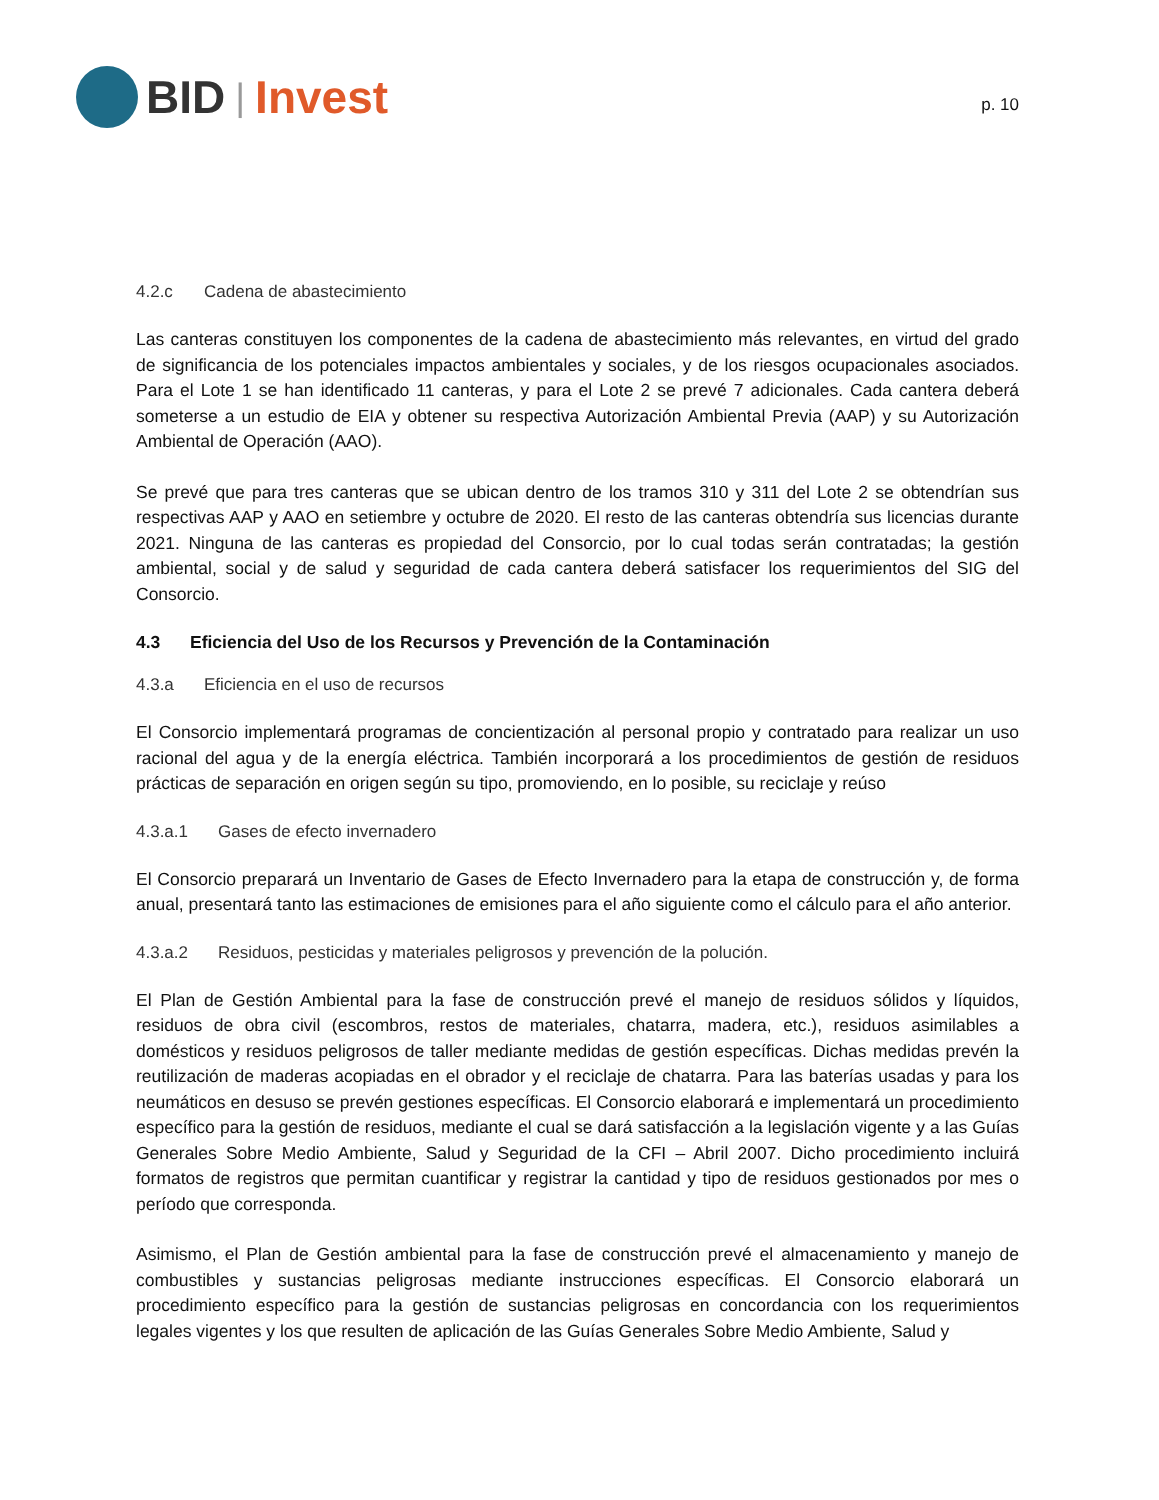BID | Invest
p. 10
4.2.c Cadena de abastecimiento
Las canteras constituyen los componentes de la cadena de abastecimiento más relevantes, en virtud del grado de significancia de los potenciales impactos ambientales y sociales, y de los riesgos ocupacionales asociados. Para el Lote 1 se han identificado 11 canteras, y para el Lote 2 se prevé 7 adicionales. Cada cantera deberá someterse a un estudio de EIA y obtener su respectiva Autorización Ambiental Previa (AAP) y su Autorización Ambiental de Operación (AAO).
Se prevé que para tres canteras que se ubican dentro de los tramos 310 y 311 del Lote 2 se obtendrían sus respectivas AAP y AAO en setiembre y octubre de 2020. El resto de las canteras obtendría sus licencias durante 2021. Ninguna de las canteras es propiedad del Consorcio, por lo cual todas serán contratadas; la gestión ambiental, social y de salud y seguridad de cada cantera deberá satisfacer los requerimientos del SIG del Consorcio.
4.3 Eficiencia del Uso de los Recursos y Prevención de la Contaminación
4.3.a Eficiencia en el uso de recursos
El Consorcio implementará programas de concientización al personal propio y contratado para realizar un uso racional del agua y de la energía eléctrica. También incorporará a los procedimientos de gestión de residuos prácticas de separación en origen según su tipo, promoviendo, en lo posible, su reciclaje y reúso
4.3.a.1 Gases de efecto invernadero
El Consorcio preparará un Inventario de Gases de Efecto Invernadero para la etapa de construcción y, de forma anual, presentará tanto las estimaciones de emisiones para el año siguiente como el cálculo para el año anterior.
4.3.a.2 Residuos, pesticidas y materiales peligrosos y prevención de la polución.
El Plan de Gestión Ambiental para la fase de construcción prevé el manejo de residuos sólidos y líquidos, residuos de obra civil (escombros, restos de materiales, chatarra, madera, etc.), residuos asimilables a domésticos y residuos peligrosos de taller mediante medidas de gestión específicas. Dichas medidas prevén la reutilización de maderas acopiadas en el obrador y el reciclaje de chatarra. Para las baterías usadas y para los neumáticos en desuso se prevén gestiones específicas. El Consorcio elaborará e implementará un procedimiento específico para la gestión de residuos, mediante el cual se dará satisfacción a la legislación vigente y a las Guías Generales Sobre Medio Ambiente, Salud y Seguridad de la CFI – Abril 2007. Dicho procedimiento incluirá formatos de registros que permitan cuantificar y registrar la cantidad y tipo de residuos gestionados por mes o período que corresponda.
Asimismo, el Plan de Gestión ambiental para la fase de construcción prevé el almacenamiento y manejo de combustibles y sustancias peligrosas mediante instrucciones específicas. El Consorcio elaborará un procedimiento específico para la gestión de sustancias peligrosas en concordancia con los requerimientos legales vigentes y los que resulten de aplicación de las Guías Generales Sobre Medio Ambiente, Salud y